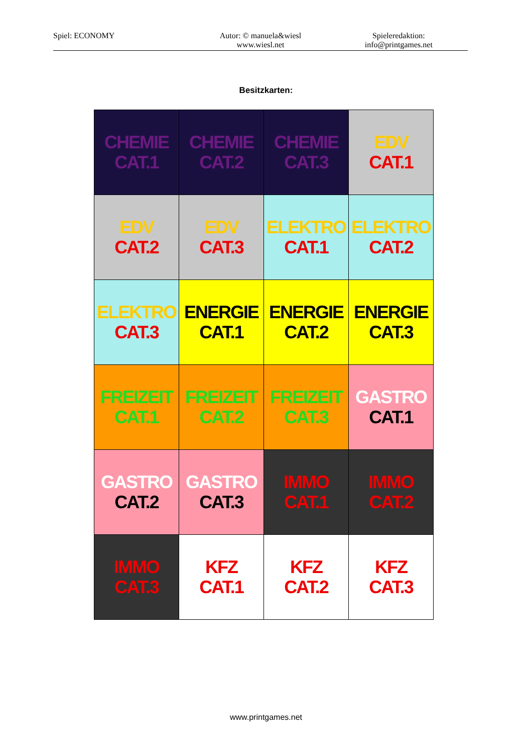Spiel: ECONOMY Autor: © manuela&wiesl
www.wiesl.net
Spieleredaktion:
info@printgames.net
Besitzkarten:
| CHEMIE CAT.1 | CHEMIE CAT.2 | CHEMIE CAT.3 | EDV CAT.1 |
| EDV CAT.2 | EDV CAT.3 | ELEKTRO CAT.1 | ELEKTRO CAT.2 |
| ELEKTRO CAT.3 | ENERGIE CAT.1 | ENERGIE CAT.2 | ENERGIE CAT.3 |
| FREIZEIT CAT.1 | FREIZEIT CAT.2 | FREIZEIT CAT.3 | GASTRO CAT.1 |
| GASTRO CAT.2 | GASTRO CAT.3 | IMMO CAT.1 | IMMO CAT.2 |
| IMMO CAT.3 | KFZ CAT.1 | KFZ CAT.2 | KFZ CAT.3 |
www.printgames.net